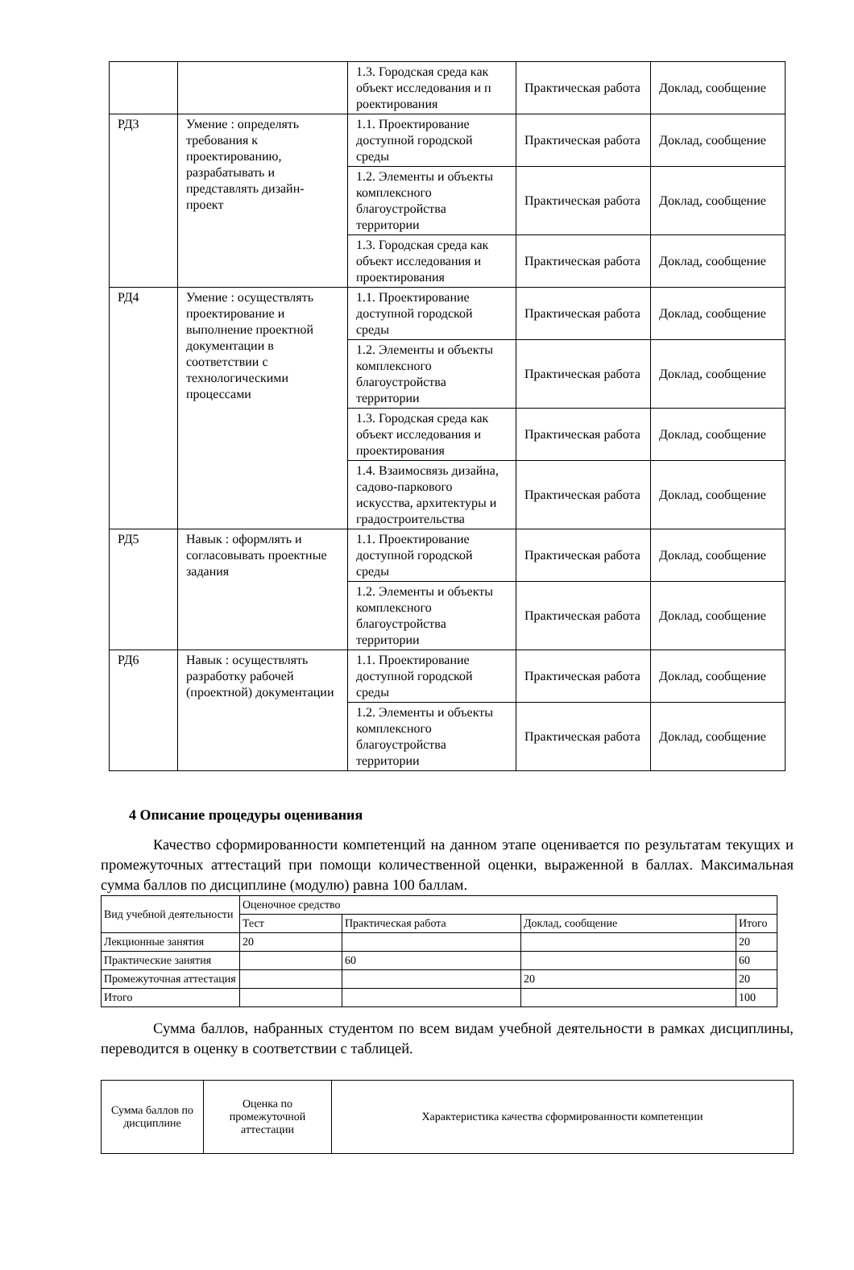| | | 1.3. Городская среда как объект исследования и п роектирования | Практическая работа | Доклад, сообщение |
| РД3 | Умение : определять требования к проектированию, разрабатывать и представлять дизайн-проект | 1.1. Проектирование доступной городской среды | Практическая работа | Доклад, сообщение |
| | | 1.2. Элементы и объекты комплексного благоустройства территории | Практическая работа | Доклад, сообщение |
| | | 1.3. Городская среда как объект исследования и проектирования | Практическая работа | Доклад, сообщение |
| РД4 | Умение : осуществлять проектирование и выполнение проектной документации в соответствии с технологическими процессами | 1.1. Проектирование доступной городской среды | Практическая работа | Доклад, сообщение |
| | | 1.2. Элементы и объекты комплексного благоустройства территории | Практическая работа | Доклад, сообщение |
| | | 1.3. Городская среда как объект исследования и проектирования | Практическая работа | Доклад, сообщение |
| | | 1.4. Взаимосвязь дизайна, садово-паркового искусства, архитектуры и градостроительства | Практическая работа | Доклад, сообщение |
| РД5 | Навык : оформлять и согласовывать проектные задания | 1.1. Проектирование доступной городской среды | Практическая работа | Доклад, сообщение |
| | | 1.2. Элементы и объекты комплексного благоустройства территории | Практическая работа | Доклад, сообщение |
| РД6 | Навык : осуществлять разработку рабочей (проектной) документации | 1.1. Проектирование доступной городской среды | Практическая работа | Доклад, сообщение |
| | | 1.2. Элементы и объекты комплексного благоустройства территории | Практическая работа | Доклад, сообщение |
4 Описание процедуры оценивания
Качество сформированности компетенций на данном этапе оценивается по результатам текущих и промежуточных аттестаций при помощи количественной оценки, выраженной в баллах. Максимальная сумма баллов по дисциплине (модулю) равна 100 баллам.
| Вид учебной деятельности | Оценочное средство | | | |
| | Тест | Практическая работа | Доклад, сообщение | Итого |
| Лекционные занятия | 20 | | | 20 |
| Практические занятия | | 60 | | 60 |
| Промежуточная аттестация | | | 20 | 20 |
| Итого | | | | 100 |
Сумма баллов, набранных студентом по всем видам учебной деятельности в рамках дисциплины, переводится в оценку в соответствии с таблицей.
| Сумма баллов по дисциплине | Оценка по промежуточной аттестации | Характеристика качества сформированности компетенции |